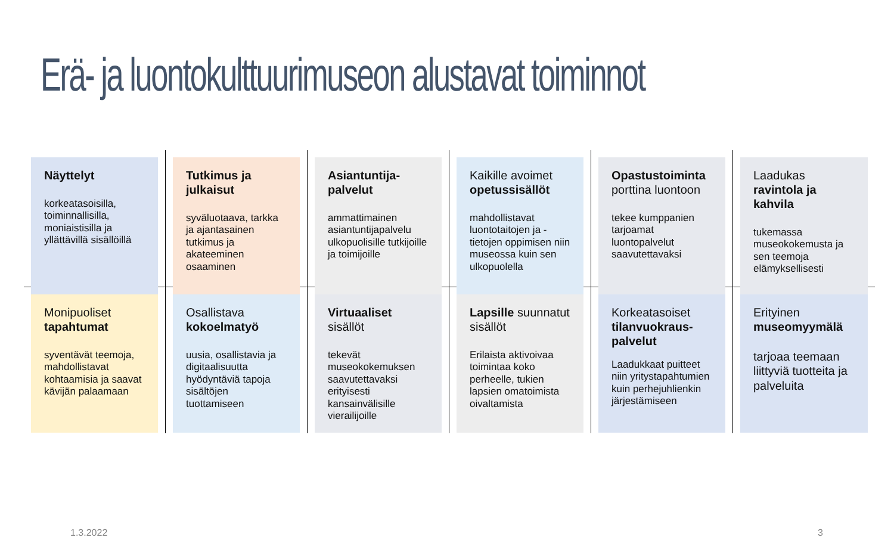Erä- ja luontokulttuurimuseon alustavat toiminnot
Näyttelyt
korkeatasoisilla, toiminnallisilla, moniaistisilla ja yllättävillä sisällöillä
Tutkimus ja julkaisut
syväluotaava, tarkka ja ajantasainen tutkimus ja akateeminen osaaminen
Asiantuntija-palvelut
ammattimainen asiantuntijapalvelu ulkopuolisille tutkijoille ja toimijoille
Kaikille avoimet opetussisällöt
mahdollistavat luontotaitojen ja -tietojen oppimisen niin museossa kuin sen ulkopuolella
Opastustoiminta porttina luontoon
tekee kumppanien tarjoamat luontopalvelut saavutettavaksi
Laadukas ravintola ja kahvila
tukemassa museokokemusta ja sen teemoja elämyksellisesti
Monipuoliset tapahtumat
syventävät teemoja, mahdollistavat kohtaamisia ja saavat kävijän palaamaan
Osallistava kokoelmatyö
uusia, osallistavia ja digitaalisuutta hyödyntäviä tapoja sisältöjen tuottamiseen
Virtuaaliset sisällöt
tekevät museokokemuksen saavutettavaksi erityisesti kansainvälisille vierailijoille
Lapsille suunnatut sisällöt
Erilaista aktivoivaa toimintaa koko perheelle, tukien lapsien omatoimista oivaltamista
Korkeatasoiset tilanvuokraus-palvelut
Laadukkaat puitteet niin yritystapahtumien kuin perhejuhlienkin järjestämiseen
Erityinen museomyymälä
tarjoaa teemaan liittyviä tuotteita ja palveluita
1.3.2022 3